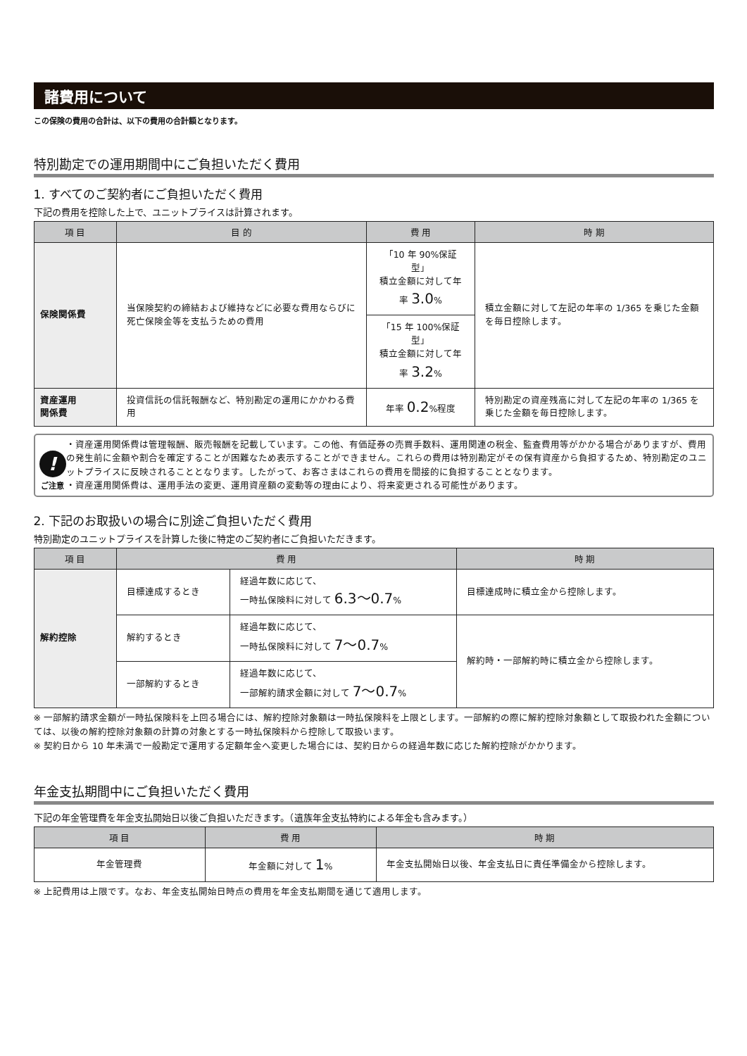諸費用について
この保険の費用の合計は、以下の費用の合計額となります。
特別勘定での運用期間中にご負担いただく費用
1. すべてのご契約者にご負担いただく費用
下記の費用を控除した上で、ユニットプライスは計算されます。
| 項 目 | 目 的 | 費 用 | 時 期 |
| --- | --- | --- | --- |
| 保険関係費 | 当保険契約の締結および維持などに必要な費用ならびに死亡保険金等を支払うための費用 | 「10 年 90%保証型」 積立金額に対して年率 3.0 % | 積立金額に対して左記の年率の 1/365 を乗じた金額を毎日控除します。 |
| | | 「15 年 100%保証型」 積立金額に対して年率 3.2 % | |
| 資産運用 関係費 | 投資信託の信託報酬など、特別勘定の運用にかかわる費用 | 年率 0.2 %程度 | 特別勘定の資産残高に対して左記の年率の 1/365 を乗じた金額を毎日控除します。 |
!
ご注意
・資産運用関係費は管理報酬、販売報酬を記載しています。この他、有価証券の売買手数料、運用関連の税金、監査費用等がかかる場合がありますが、費用の発生前に金額や割合を確定することが困難なため表示することができません。これらの費用は特別勘定がその保有資産から負担するため、特別勘定のユニットプライスに反映されることとなります。したがって、お客さまはこれらの費用を間接的に負担することとなります。
・資産運用関係費は、運用手法の変更、運用資産額の変動等の理由により、将来変更される可能性があります。
2. 下記のお取扱いの場合に別途ご負担いただく費用
特別勘定のユニットプライスを計算した後に特定のご契約者にご負担いただきます。
| 項 目 | 費 用 | | 時 期 |
| --- | --- | --- | --- |
| 解約控除 | 目標達成するとき | 経過年数に応じて、 一時払保険料に対して 6.3～0.7 % | 目標達成時に積立金から控除します。 |
| | 解約するとき | 経過年数に応じて、 一時払保険料に対して 7～0.7 % | 解約時・一部解約時に積立金から控除します。 |
| | 一部解約するとき | 経過年数に応じて、 一部解約請求金額に対して 7～0.7 % | |
※ 一部解約請求金額が一時払保険料を上回る場合には、解約控除対象額は一時払保険料を上限とします。一部解約の際に解約控除対象額として取扱われた金額については、以後の解約控除対象額の計算の対象とする一時払保険料から控除して取扱います。
※ 契約日から 10 年未満で一般勘定で運用する定額年金へ変更した場合には、契約日からの経過年数に応じた解約控除がかかります。
年金支払期間中にご負担いただく費用
下記の年金管理費を年金支払開始日以後ご負担いただきます。（遺族年金支払特約による年金も含みます。）
| 項 目 | 費 用 | 時 期 |
| --- | --- | --- |
| 年金管理費 | 年金額に対して 1 % | 年金支払開始日以後、年金支払日に責任準備金から控除します。 |
※ 上記費用は上限です。なお、年金支払開始日時点の費用を年金支払期間を通じて適用します。